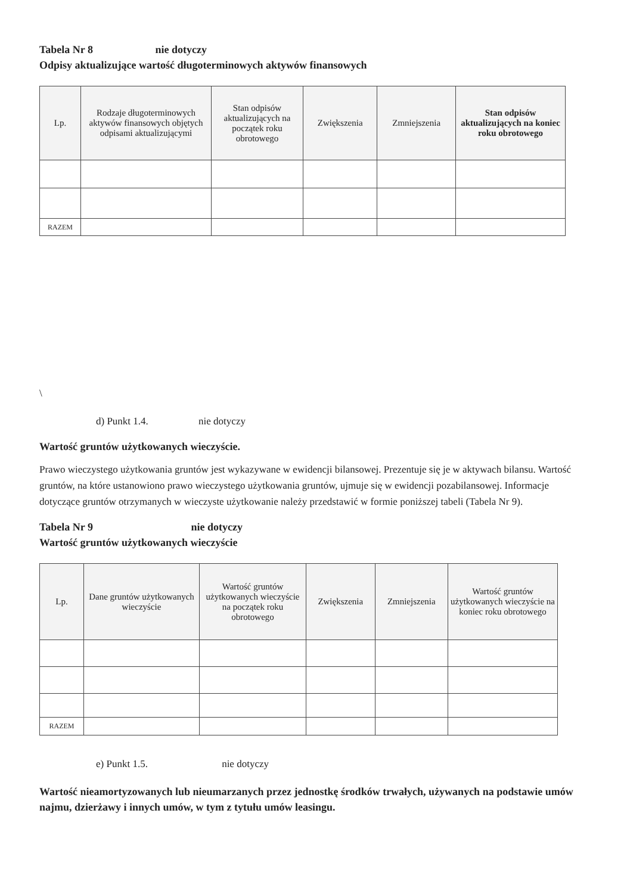Tabela Nr 8 nie dotyczy
Odpisy aktualizujące wartość długoterminowych aktywów finansowych
| Lp. | Rodzaje długoterminowych aktywów finansowych objętych odpisami aktualizującymi | Stan odpisów aktualizujących na początek roku obrotowego | Zwiększenia | Zmniejszenia | Stan odpisów aktualizujących na koniec roku obrotowego |
| --- | --- | --- | --- | --- | --- |
| RAZEM | | | | | |
\
d) Punkt 1.4. nie dotyczy
Wartość gruntów użytkowanych wieczyście.
Prawo wieczystego użytkowania gruntów jest wykazywane w ewidencji bilansowej. Prezentuje się je w aktywach bilansu. Wartość gruntów, na które ustanowiono prawo wieczystego użytkowania gruntów, ujmuje się w ewidencji pozabilansowej. Informacje dotyczące gruntów otrzymanych w wieczyste użytkowanie należy przedstawić w formie poniższej tabeli (Tabela Nr 9).
Tabela Nr 9 nie dotyczy
Wartość gruntów użytkowanych wieczyście
| Lp. | Dane gruntów użytkowanych wieczyście | Wartość gruntów użytkowanych wieczyście na początek roku obrotowego | Zwiększenia | Zmniejszenia | Wartość gruntów użytkowanych wieczyście na koniec roku obrotowego |
| --- | --- | --- | --- | --- | --- |
| RAZEM | | | | | |
e) Punkt 1.5. nie dotyczy
Wartość nieamortyzowanych lub nieumarzanych przez jednostkę środków trwałych, używanych na podstawie umów najmu, dzierżawy i innych umów, w tym z tytułu umów leasingu.